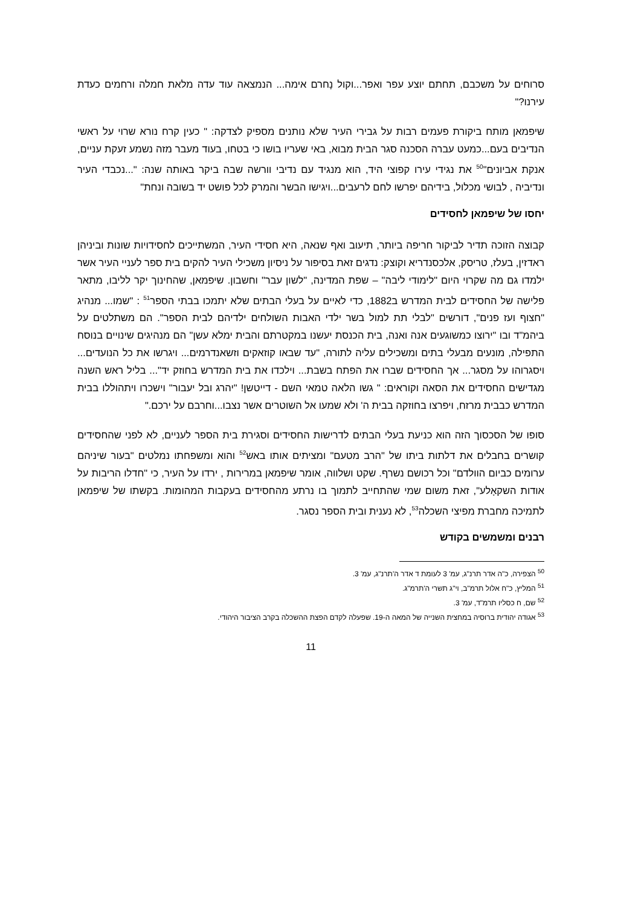סרוחים על משכבם, תחתם יוצע עפר ואפר...וקול נָחרם אימה... הנמצאה עוד עדה מלאת חמלה ורחמים כעדת עירנו?"
שיפמאן מותח ביקורת פעמים רבות על גבירי העיר שלא נותנים מספיק לצדקה: " כעין קרח נורא שרוי על ראשי הנדיבים בעם...כמעט עברה הסכנה סגר הבית מבוא, באי שעריו בושו כי בטחו, בעוד מעבר מזה נשמע זעקת עניים, אנקת אביונים"<sup>50</sup> את נגידי עירו קפוצי היד, הוא מנגיד עם נדיבי וורשה שבה ביקר באותה שנה: "...נכבדי העיר ונדיביה , לבושי מכלול, בידיהם יפרשו לחם לרעבים...ויגישו הבשר והמרק לכל פושט יד בשובה ונחת"
יחסו של שיפמאן לחסידים
קבוצה הזוכה תדיר לביקור חריפה ביותר, תיעוב ואף שנאה, היא חסידי העיר, המשתייכים לחסידויות שונות וביניהן ראדזין, בעלז, טריסק, אלכסנדריא וקוצק: נדגים זאת בסיפור על ניסיון משכילי העיר להקים בית ספר לעניי העיר אשר ילמדו גם מה שקרוי היום "לימודי ליבה" – שפת המדינה, "לשון עבר" וחשבון. שיפמאן, שהחינוך יקר לליבו, מתאר פלישה של החסידים לבית המדרש ב1882, כדי לאיים על בעלי הבתים שלא יתמכו בבתי הספר<sup>51</sup> : "שמו... מנהיג "חצוף ועז פנים", דורשים "לבלי תת למול בשר ילדי האבות השולחים ילדיהם לבית הספר". הם משתלטים על ביהמ"ד ובו "ירוצו כמשוגעים אנה ואנה, בית הכנסת יעשנו במקטרתם והבית ימלא עשן" הם מנהיגים שינויים בנוסח התפילה, מונעים מבעלי בתים ומשכילים עליה לתורה, "עד שבאו קוזאקים וזשאנדרמים... ויגרשו את כל הנועדים... ויסגרוהו על מסגר... אך החסידים שברו את הפתח בשבת... וילכדו את בית המדרש בחוזק יד"... בליל ראש השנה מגדישים החסידים את הסאה וקוראים: " גשו הלאה טמאי השם - דייטשן! "יהרג ובל יעבור" וישכרו ויתהוללו בבית המדרש כבבית מרזח, ויפרצו בחוזקה בבית ה' ולא שמעו אל השוטרים אשר נצבו...וחרבם על ירכם."
סופו של הסכסוך הזה הוא כניעת בעלי הבתים לדרישות החסידים וסגירת בית הספר לעניים, לא לפני שהחסידים קושרים בחבלים את דלתות ביתו של "הרב מטעם" ומציתים אותו באש<sup>52</sup> והוא ומשפחתו נמלטים "בעור שיניהם ערומים כביום הוולדם" וכל רכושם נשרף. שקט ושלווה, אומר שיפמאן במרירות , ירדו על העיר, כי "חדלו הריבות על אודות השקאָלע", זאת משום שמי שהתחייב לתמוך בו נרתע מהחסידים בעקבות המהומות. בקשתו של שיפמאן לתמיכה מחברת מפיצי השכלה<sup>53</sup>, לא נענית ובית הספר נסגר.
רבנים ומשמשים בקודש
<sup>50</sup> הצפירה, כ"ה אדר תרנ"ג, עמ' 3 לעומת ד אדר ה'תרנ"ג, עמ' 3.
<sup>51</sup> המליץ, כ"ח אלול תרמ"ב, וי"ג תשרי ה'תרמ"ג.
<sup>52</sup> שם, ח כסליו תרמ"ד, עמ' 3.
<sup>53</sup> אגודה יהודית ברוסיה במחצית השנייה של המאה ה-19. שפעלה לקדם הפצת ההשכלה בקרב הציבור היהודי.
11